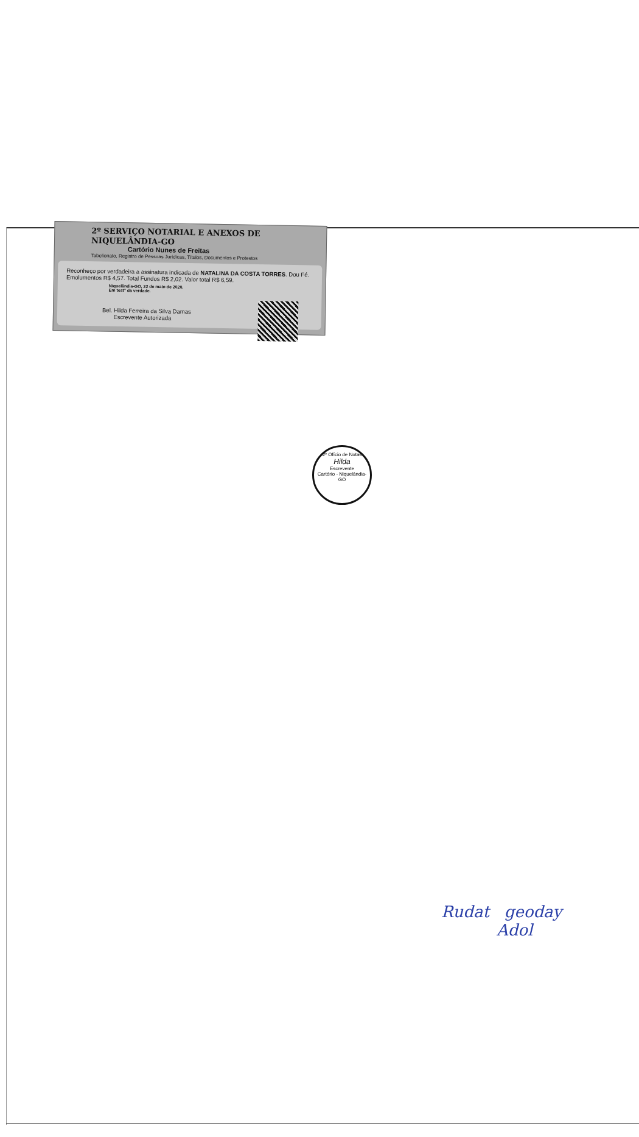2º SERVIÇO NOTARIAL E ANEXOS DE NIQUELÂNDIA-GO
Cartório Nunes de Freitas
Tabelionato, Registro de Pessoas Jurídicas, Títulos, Documentos e Protestos
Reconheço por verdadeira a assinatura indicada de NATALINA DA COSTA TORRES. Dou Fé.
Emolumentos R$ 4,57. Total Fundos R$ 2,02. Valor total R$ 6,59.
Niquelândia-GO, 22 de maio de 2020.
Em test° da verdade.
Bel. Hilda Ferreira da Silva Damas
Escrevente Autorizada
2º Ofício de Notas
Hilda
Escrevente
Cartório - Niquelândia-GO
Rudat geoday
Adol